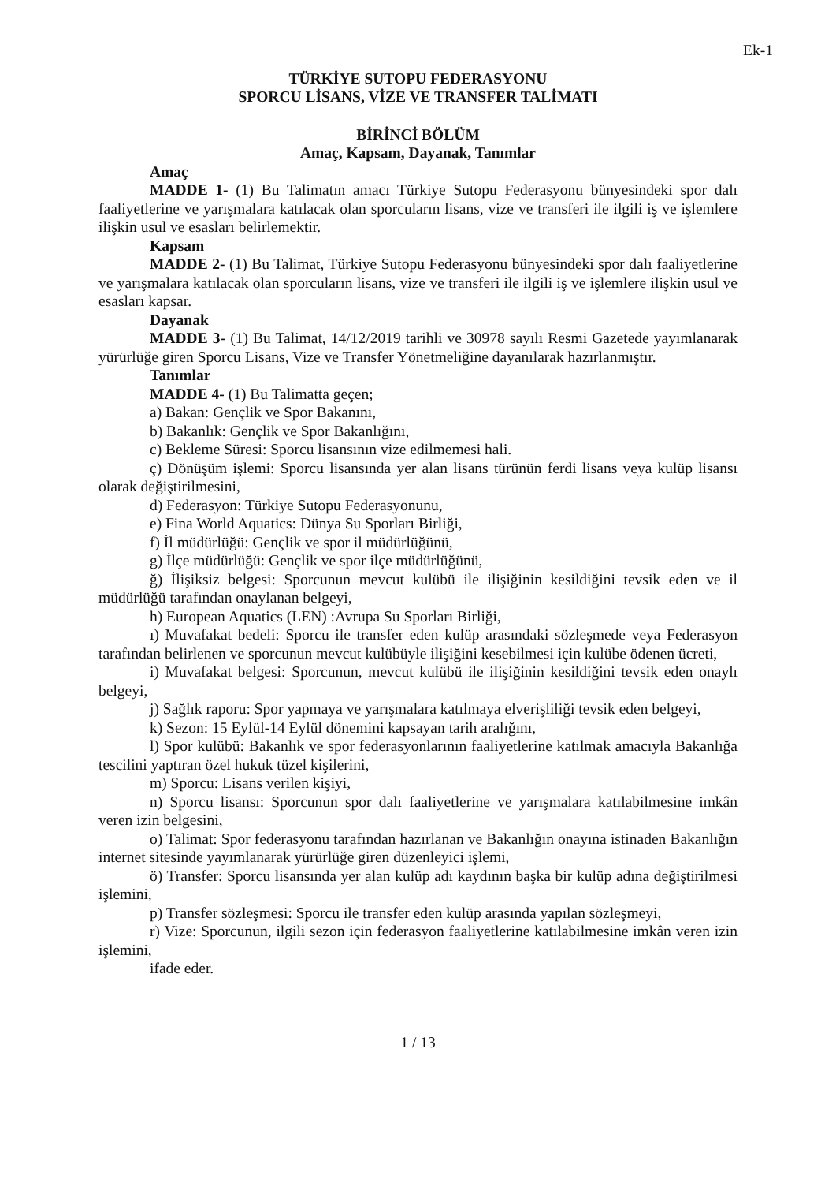Ek-1
TÜRKİYE SUTOPU FEDERASYONU
SPORCU LİSANS, VİZE VE TRANSFER TALİMATI
BİRİNCİ BÖLÜM
Amaç, Kapsam, Dayanak, Tanımlar
Amaç
MADDE 1- (1) Bu Talimatın amacı Türkiye Sutopu Federasyonu bünyesindeki spor dalı faaliyetlerine ve yarışmalara katılacak olan sporcuların lisans, vize ve transferi ile ilgili iş ve işlemlere ilişkin usul ve esasları belirlemektir.
Kapsam
MADDE 2- (1) Bu Talimat, Türkiye Sutopu Federasyonu bünyesindeki spor dalı faaliyetlerine ve yarışmalara katılacak olan sporcuların lisans, vize ve transferi ile ilgili iş ve işlemlere ilişkin usul ve esasları kapsar.
Dayanak
MADDE 3- (1) Bu Talimat, 14/12/2019 tarihli ve 30978 sayılı Resmi Gazetede yayımlanarak yürürlüğe giren Sporcu Lisans, Vize ve Transfer Yönetmeliğine dayanılarak hazırlanmıştır.
Tanımlar
MADDE 4- (1) Bu Talimatta geçen;
a) Bakan: Gençlik ve Spor Bakanını,
b) Bakanlık: Gençlik ve Spor Bakanlığını,
c) Bekleme Süresi: Sporcu lisansının vize edilmemesi hali.
ç) Dönüşüm işlemi: Sporcu lisansında yer alan lisans türünün ferdi lisans veya kulüp lisansı olarak değiştirilmesini,
d) Federasyon: Türkiye Sutopu Federasyonunu,
e) Fina World Aquatics: Dünya Su Sporları Birliği,
f) İl müdürlüğü: Gençlik ve spor il müdürlüğünü,
g) İlçe müdürlüğü: Gençlik ve spor ilçe müdürlüğünü,
ğ) İlişiksiz belgesi: Sporcunun mevcut kulübü ile ilişiğinin kesildiğini tevsik eden ve il müdürlüğü tarafından onaylanan belgeyi,
h) European Aquatics (LEN) :Avrupa Su Sporları Birliği,
ı) Muvafakat bedeli: Sporcu ile transfer eden kulüp arasındaki sözleşmede veya Federasyon tarafından belirlenen ve sporcunun mevcut kulübüyle ilişiğini kesebilmesi için kulübe ödenen ücreti,
i) Muvafakat belgesi: Sporcunun, mevcut kulübü ile ilişiğinin kesildiğini tevsik eden onaylı belgeyi,
j) Sağlık raporu: Spor yapmaya ve yarışmalara katılmaya elverişliliği tevsik eden belgeyi,
k) Sezon: 15 Eylül-14 Eylül dönemini kapsayan tarih aralığını,
l) Spor kulübü: Bakanlık ve spor federasyonlarının faaliyetlerine katılmak amacıyla Bakanlığa tescilini yaptıran özel hukuk tüzel kişilerini,
m) Sporcu: Lisans verilen kişiyi,
n) Sporcu lisansı: Sporcunun spor dalı faaliyetlerine ve yarışmalara katılabilmesine imkân veren izin belgesini,
o) Talimat: Spor federasyonu tarafından hazırlanan ve Bakanlığın onayına istinaden Bakanlığın internet sitesinde yayımlanarak yürürlüğe giren düzenleyici işlemi,
ö) Transfer: Sporcu lisansında yer alan kulüp adı kaydının başka bir kulüp adına değiştirilmesi işlemini,
p) Transfer sözleşmesi: Sporcu ile transfer eden kulüp arasında yapılan sözleşmeyi,
r) Vize: Sporcunun, ilgili sezon için federasyon faaliyetlerine katılabilmesine imkân veren izin işlemini,
ifade eder.
1 / 13